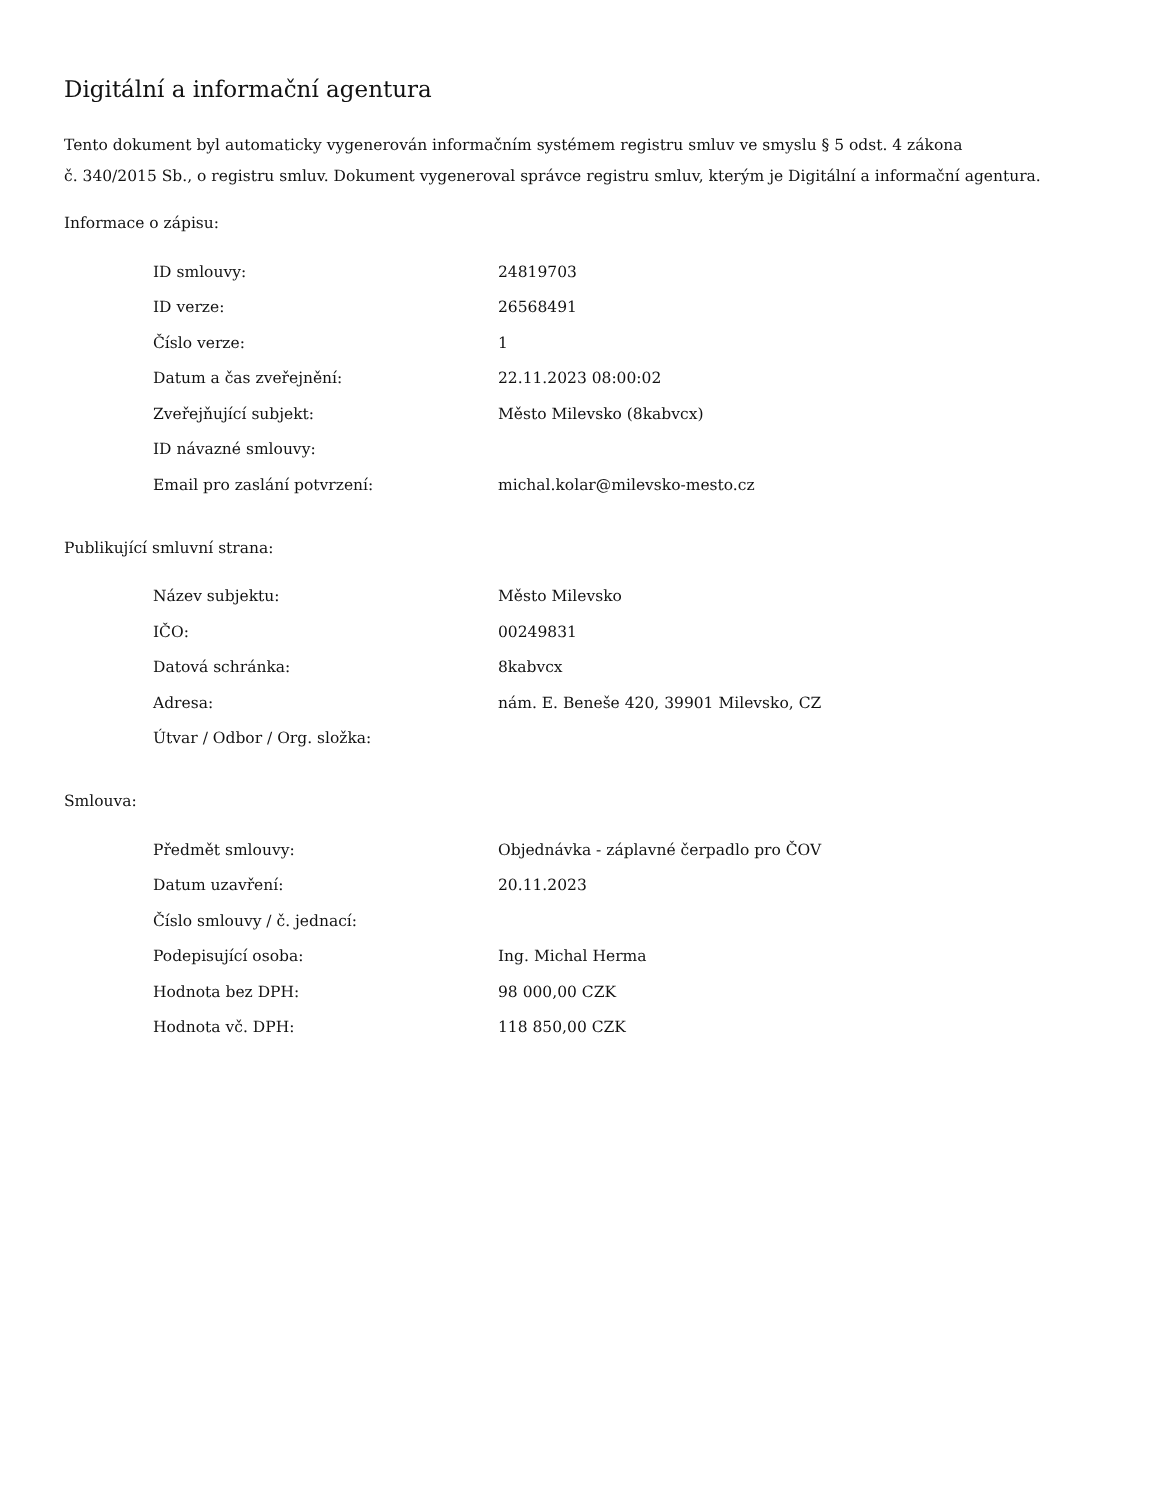Digitální a informační agentura
Tento dokument byl automaticky vygenerován informačním systémem registru smluv ve smyslu § 5 odst. 4 zákona
č. 340/2015 Sb., o registru smluv. Dokument vygeneroval správce registru smluv, kterým je Digitální a informační agentura.
Informace o zápisu:
| ID smlouvy: | 24819703 |
| ID verze: | 26568491 |
| Číslo verze: | 1 |
| Datum a čas zveřejnění: | 22.11.2023 08:00:02 |
| Zveřejňující subjekt: | Město Milevsko (8kabvcx) |
| ID návazné smlouvy: | |
| Email pro zaslání potvrzení: | michal.kolar@milevsko-mesto.cz |
Publikující smluvní strana:
| Název subjektu: | Město Milevsko |
| IČO: | 00249831 |
| Datová schránka: | 8kabvcx |
| Adresa: | nám. E. Beneše 420, 39901 Milevsko, CZ |
| Útvar / Odbor / Org. složka: | |
Smlouva:
| Předmět smlouvy: | Objednávka - záplavné čerpadlo pro ČOV |
| Datum uzavření: | 20.11.2023 |
| Číslo smlouvy / č. jednací: | |
| Podepisující osoba: | Ing. Michal Herma |
| Hodnota bez DPH: | 98 000,00 CZK |
| Hodnota vč. DPH: | 118 850,00 CZK |